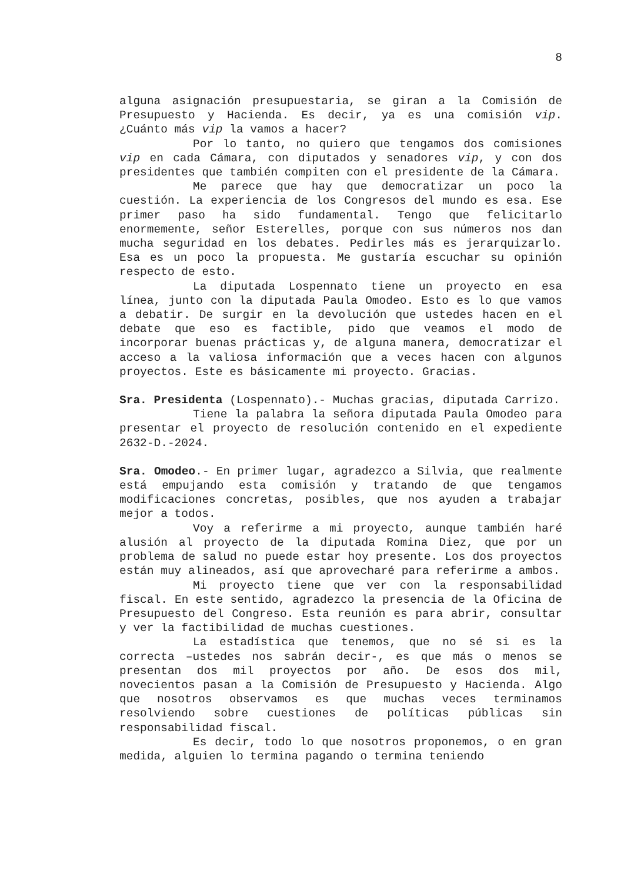8
alguna asignación presupuestaria, se giran a la Comisión de Presupuesto y Hacienda. Es decir, ya es una comisión vip. ¿Cuánto más vip la vamos a hacer?
Por lo tanto, no quiero que tengamos dos comisiones vip en cada Cámara, con diputados y senadores vip, y con dos presidentes que también compiten con el presidente de la Cámara.
Me parece que hay que democratizar un poco la cuestión. La experiencia de los Congresos del mundo es esa. Ese primer paso ha sido fundamental. Tengo que felicitarlo enormemente, señor Esterelles, porque con sus números nos dan mucha seguridad en los debates. Pedirles más es jerarquizarlo. Esa es un poco la propuesta. Me gustaría escuchar su opinión respecto de esto.
La diputada Lospennato tiene un proyecto en esa línea, junto con la diputada Paula Omodeo. Esto es lo que vamos a debatir. De surgir en la devolución que ustedes hacen en el debate que eso es factible, pido que veamos el modo de incorporar buenas prácticas y, de alguna manera, democratizar el acceso a la valiosa información que a veces hacen con algunos proyectos. Este es básicamente mi proyecto. Gracias.
Sra. Presidenta (Lospennato).- Muchas gracias, diputada Carrizo.
Tiene la palabra la señora diputada Paula Omodeo para presentar el proyecto de resolución contenido en el expediente 2632-D.-2024.
Sra. Omodeo.- En primer lugar, agradezco a Silvia, que realmente está empujando esta comisión y tratando de que tengamos modificaciones concretas, posibles, que nos ayuden a trabajar mejor a todos.
Voy a referirme a mi proyecto, aunque también haré alusión al proyecto de la diputada Romina Diez, que por un problema de salud no puede estar hoy presente. Los dos proyectos están muy alineados, así que aprovecharé para referirme a ambos.
Mi proyecto tiene que ver con la responsabilidad fiscal. En este sentido, agradezco la presencia de la Oficina de Presupuesto del Congreso. Esta reunión es para abrir, consultar y ver la factibilidad de muchas cuestiones.
La estadística que tenemos, que no sé si es la correcta –ustedes nos sabrán decir-, es que más o menos se presentan dos mil proyectos por año. De esos dos mil, novecientos pasan a la Comisión de Presupuesto y Hacienda. Algo que nosotros observamos es que muchas veces terminamos resolviendo sobre cuestiones de políticas públicas sin responsabilidad fiscal.
Es decir, todo lo que nosotros proponemos, o en gran medida, alguien lo termina pagando o termina teniendo